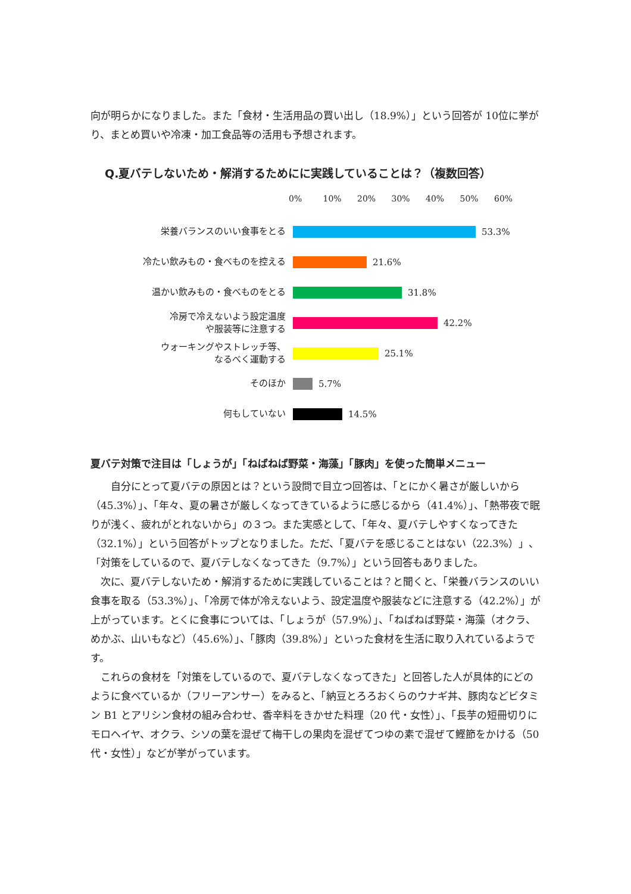向が明らかになりました。また「食材・生活用品の買い出し（18.9%）」という回答が 10位に挙がり、まとめ買いや冷凍・加工食品等の活用も予想されます。
Q.夏バテしないため・解消するためにに実践していることは？（複数回答）
0% 10% 20% 30% 40% 50% 60%
栄養バランスのいい食事をとる
53.3%
冷たい飲みもの・食べものを控える
21.6%
温かい飲みもの・食べものをとる
31.8%
冷房で冷えないよう設定温度
や服装等に注意する
42.2%
ウォーキングやストレッチ等、
なるべく運動する
25.1%
そのほか
5.7%
何もしていない
14.5%
夏バテ対策で注目は「しょうが」「ねばねば野菜・海藻」「豚肉」を使った簡単メニュー
自分にとって夏バテの原因とは？という設問で目立つ回答は、「とにかく暑さが厳しいから（45.3%）」、「年々、夏の暑さが厳しくなってきているように感じるから（41.4%）」、「熱帯夜で眠りが浅く、疲れがとれないから」の３つ。また実感として、「年々、夏バテしやすくなってきた（32.1%）」という回答がトップとなりました。ただ、「夏バテを感じることはない（22.3%）」、「対策をしているので、夏バテしなくなってきた（9.7%）」という回答もありました。
次に、夏バテしないため・解消するために実践していることは？と聞くと、「栄養バランスのいい食事を取る（53.3%）」、「冷房で体が冷えないよう、設定温度や服装などに注意する（42.2%）」が上がっています。とくに食事については、「しょうが（57.9%）」、「ねばねば野菜・海藻（オクラ、めかぶ、山いもなど）（45.6%）」、「豚肉（39.8%）」といった食材を生活に取り入れているようです。
これらの食材を「対策をしているので、夏バテしなくなってきた」と回答した人が具体的にどのように食べているか（フリーアンサー）をみると、「納豆とろろおくらのウナギ丼、豚肉などビタミン B1 とアリシン食材の組み合わせ、香辛料をきかせた料理（20 代・女性）」、「長芋の短冊切りにモロヘイヤ、オクラ、シソの葉を混ぜて梅干しの果肉を混ぜてつゆの素で混ぜて鰹節をかける（50 代・女性）」などが挙がっています。